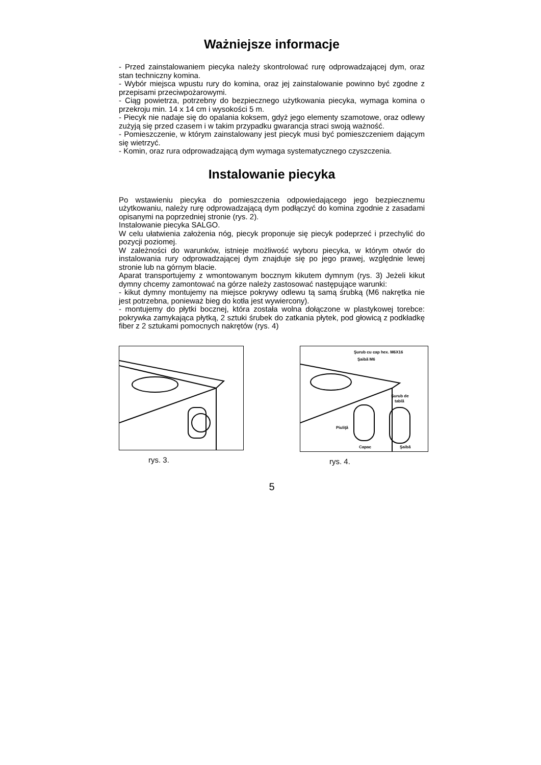Ważniejsze informacje
- Przed zainstalowaniem piecyka należy skontrolować rurę odprowadzającej dym, oraz stan techniczny komina.
- Wybór miejsca wpustu rury do komina, oraz jej zainstalowanie powinno być zgodne z przepisami przeciwpożarowymi.
- Ciąg powietrza, potrzebny do bezpiecznego użytkowania piecyka, wymaga komina o przekroju min. 14 x 14 cm i wysokości 5 m.
- Piecyk nie nadaje się do opalania koksem, gdyż jego elementy szamotowe, oraz odlewy zużyją się przed czasem i w takim przypadku gwarancja straci swoją ważność.
- Pomieszczenie, w którym zainstalowany jest piecyk musi być pomieszczeniem dającym się wietrzyć.
- Komin, oraz rura odprowadzającą dym wymaga systematycznego czyszczenia.
Instalowanie piecyka
Po wstawieniu piecyka do pomieszczenia odpowiedającego jego bezpiecznemu użytkowaniu, należy rurę odprowadzającą dym podłączyć do komina zgodnie z zasadami opisanymi na poprzedniej stronie (rys. 2).
Instalowanie piecyka SALGO.
W celu ułatwienia założenia nóg, piecyk proponuje się piecyk podeprzeć i przechylić do pozycji poziomej.
W zależności do warunków, istnieje możliwość wyboru piecyka, w którym otwór do instalowania rury odprowadzającej dym znajduje się po jego prawej, względnie lewej stronie lub na górnym blacie.
Aparat transportujemy z wmontowanym bocznym kikutem dymnym (rys. 3) Jeżeli kikut dymny chcemy zamontować na górze należy zastosować następujące warunki:
- kikut dymny montujemy na miejsce pokrywy odlewu tą samą śrubką (M6 nakrętka nie jest potrzebna, ponieważ bieg do kotła jest wywiercony).
- montujemy do płytki bocznej, która została wolna dołączone w plastykowej torebce: pokrywka zamykająca płytką, 2 sztuki śrubek do zatkania płytek, pod głowicą z podkładkę fiber z 2 sztukami pomocnych nakrętów (rys. 4)
rys. 3.
Şurub cu cap hex. M6X16
Şaibă M6
Şurub de
tablă
Piuliţă
Capac
Şaibă
rys. 4.
5